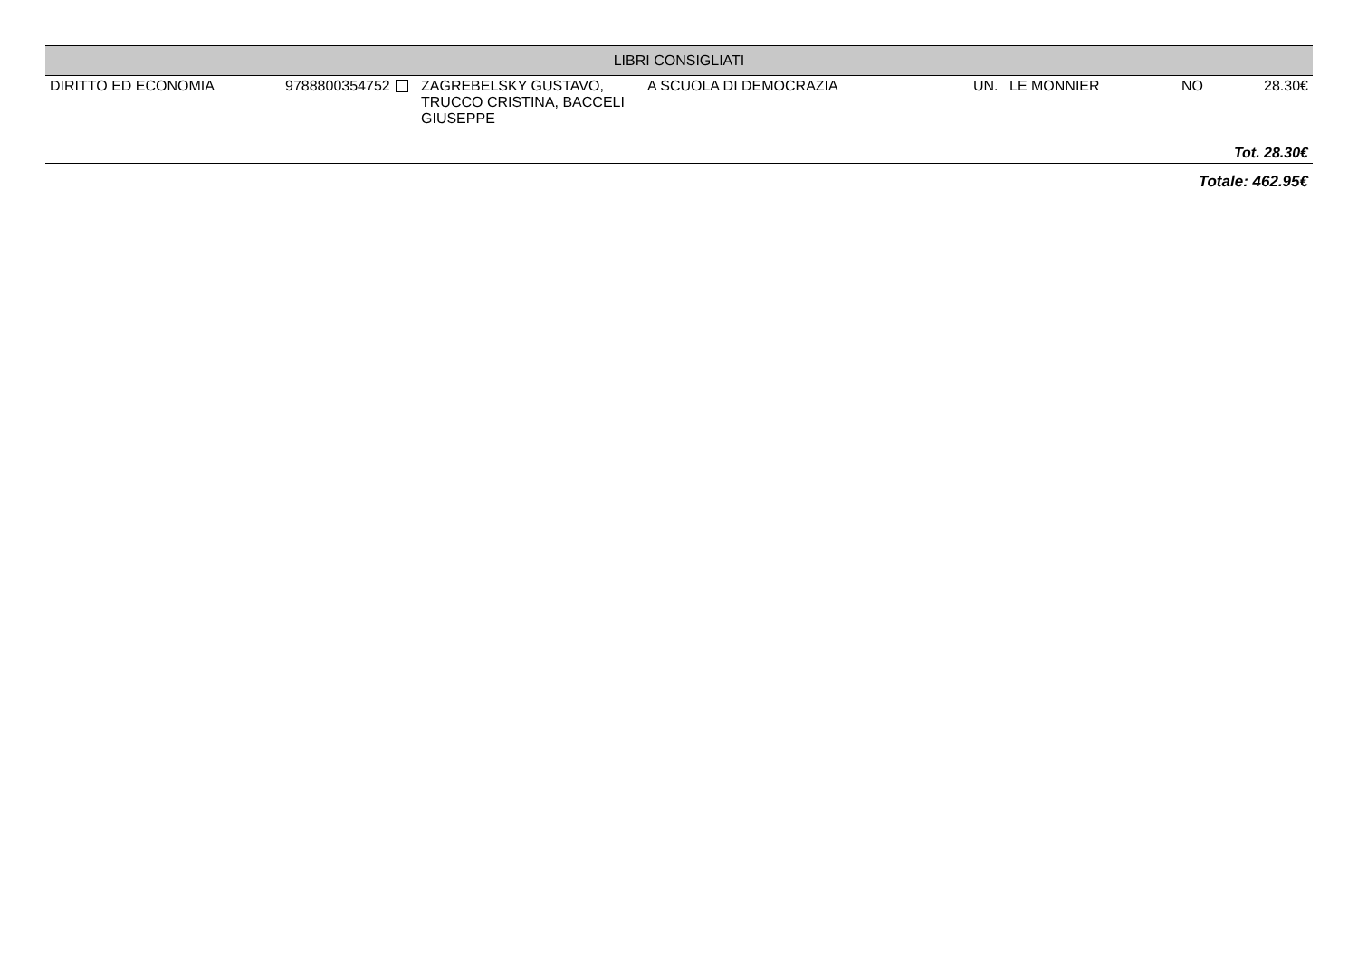| LIBRI CONSIGLIATI | | | | | | | |
| --- | --- | --- | --- | --- | --- | --- | --- |
| DIRITTO ED ECONOMIA | 9788800354752 | ZAGREBELSKY GUSTAVO, TRUCCO CRISTINA, BACCELI GIUSEPPE | A SCUOLA DI DEMOCRAZIA | UN. | LE MONNIER | NO | 28.30€ |
| Tot. 28.30€ | | | | | | | |
| Totale: 462.95€ | | | | | | | |